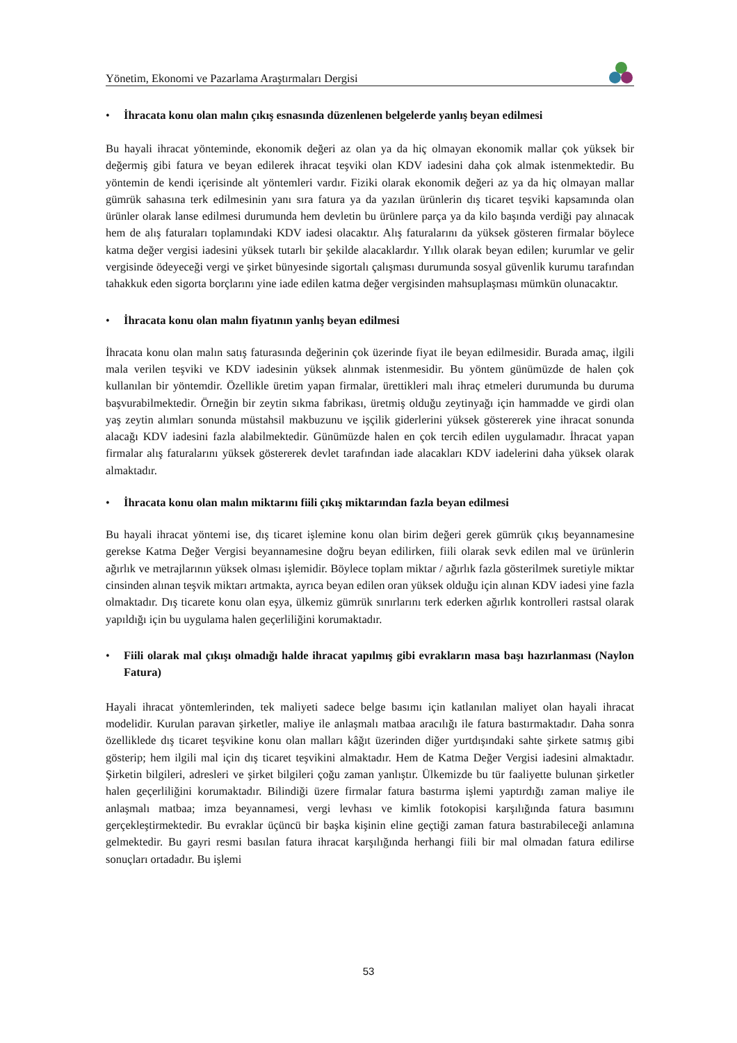Yönetim, Ekonomi ve Pazarlama Araştırmaları Dergisi
• İhracata konu olan malın çıkış esnasında düzenlenen belgelerde yanlış beyan edilmesi
Bu hayali ihracat yönteminde, ekonomik değeri az olan ya da hiç olmayan ekonomik mallar çok yüksek bir değermiş gibi fatura ve beyan edilerek ihracat teşviki olan KDV iadesini daha çok almak istenmektedir. Bu yöntemin de kendi içerisinde alt yöntemleri vardır. Fiziki olarak ekonomik değeri az ya da hiç olmayan mallar gümrük sahasına terk edilmesinin yanı sıra fatura ya da yazılan ürünlerin dış ticaret teşviki kapsamında olan ürünler olarak lanse edilmesi durumunda hem devletin bu ürünlere parça ya da kilo başında verdiği pay alınacak hem de alış faturaları toplamındaki KDV iadesi olacaktır. Alış faturalarını da yüksek gösteren firmalar böylece katma değer vergisi iadesini yüksek tutarlı bir şekilde alacaklardır. Yıllık olarak beyan edilen; kurumlar ve gelir vergisinde ödeyeceği vergi ve şirket bünyesinde sigortalı çalışması durumunda sosyal güvenlik kurumu tarafından tahakkuk eden sigorta borçlarını yine iade edilen katma değer vergisinden mahsuplaşması mümkün olunacaktır.
• İhracata konu olan malın fiyatının yanlış beyan edilmesi
İhracata konu olan malın satış faturasında değerinin çok üzerinde fiyat ile beyan edilmesidir. Burada amaç, ilgili mala verilen teşviki ve KDV iadesinin yüksek alınmak istenmesidir. Bu yöntem günümüzde de halen çok kullanılan bir yöntemdir. Özellikle üretim yapan firmalar, ürettikleri malı ihraç etmeleri durumunda bu duruma başvurabilmektedir. Örneğin bir zeytin sıkma fabrikası, üretmiş olduğu zeytinyağı için hammadde ve girdi olan yaş zeytin alımları sonunda müstahsil makbuzunu ve işçilik giderlerini yüksek göstererek yine ihracat sonunda alacağı KDV iadesini fazla alabilmektedir. Günümüzde halen en çok tercih edilen uygulamadır. İhracat yapan firmalar alış faturalarını yüksek göstererek devlet tarafından iade alacakları KDV iadelerini daha yüksek olarak almaktadır.
• İhracata konu olan malın miktarını fiili çıkış miktarından fazla beyan edilmesi
Bu hayali ihracat yöntemi ise, dış ticaret işlemine konu olan birim değeri gerek gümrük çıkış beyannamesine gerekse Katma Değer Vergisi beyannamesine doğru beyan edilirken, fiili olarak sevk edilen mal ve ürünlerin ağırlık ve metrajlarının yüksek olması işlemidir. Böylece toplam miktar / ağırlık fazla gösterilmek suretiyle miktar cinsinden alınan teşvik miktarı artmakta, ayrıca beyan edilen oran yüksek olduğu için alınan KDV iadesi yine fazla olmaktadır. Dış ticarete konu olan eşya, ülkemiz gümrük sınırlarını terk ederken ağırlık kontrolleri rastsal olarak yapıldığı için bu uygulama halen geçerliliğini korumaktadır.
• Fiili olarak mal çıkışı olmadığı halde ihracat yapılmış gibi evrakların masa başı hazırlanması (Naylon Fatura)
Hayali ihracat yöntemlerinden, tek maliyeti sadece belge basımı için katlanılan maliyet olan hayali ihracat modelidir. Kurulan paravan şirketler, maliye ile anlaşmalı matbaa aracılığı ile fatura bastırmaktadır. Daha sonra özelliklede dış ticaret teşvikine konu olan malları kâğıt üzerinden diğer yurtdışındaki sahte şirkete satmış gibi gösterip; hem ilgili mal için dış ticaret teşvikini almaktadır. Hem de Katma Değer Vergisi iadesini almaktadır. Şirketin bilgileri, adresleri ve şirket bilgileri çoğu zaman yanlıştır. Ülkemizde bu tür faaliyette bulunan şirketler halen geçerliliğini korumaktadır. Bilindiği üzere firmalar fatura bastırma işlemi yaptırdığı zaman maliye ile anlaşmalı matbaa; imza beyannamesi, vergi levhası ve kimlik fotokopisi karşılığında fatura basımını gerçekleştirmektedir. Bu evraklar üçüncü bir başka kişinin eline geçtiği zaman fatura bastırabileceği anlamına gelmektedir. Bu gayri resmi basılan fatura ihracat karşılığında herhangi fiili bir mal olmadan fatura edilirse sonuçları ortadadır. Bu işlemi
53